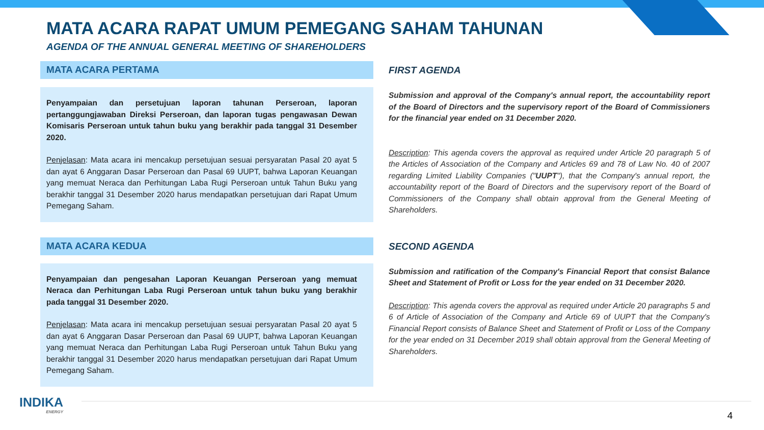MATA ACARA RAPAT UMUM PEMEGANG SAHAM TAHUNAN
AGENDA OF THE ANNUAL GENERAL MEETING OF SHAREHOLDERS
MATA ACARA PERTAMA
Penyampaian dan persetujuan laporan tahunan Perseroan, laporan pertanggungjawaban Direksi Perseroan, dan laporan tugas pengawasan Dewan Komisaris Perseroan untuk tahun buku yang berakhir pada tanggal 31 Desember 2020.
Penjelasan: Mata acara ini mencakup persetujuan sesuai persyaratan Pasal 20 ayat 5 dan ayat 6 Anggaran Dasar Perseroan dan Pasal 69 UUPT, bahwa Laporan Keuangan yang memuat Neraca dan Perhitungan Laba Rugi Perseroan untuk Tahun Buku yang berakhir tanggal 31 Desember 2020 harus mendapatkan persetujuan dari Rapat Umum Pemegang Saham.
FIRST AGENDA
Submission and approval of the Company's annual report, the accountability report of the Board of Directors and the supervisory report of the Board of Commissioners for the financial year ended on 31 December 2020.
Description: This agenda covers the approval as required under Article 20 paragraph 5 of the Articles of Association of the Company and Articles 69 and 78 of Law No. 40 of 2007 regarding Limited Liability Companies ("UUPT"), that the Company's annual report, the accountability report of the Board of Directors and the supervisory report of the Board of Commissioners of the Company shall obtain approval from the General Meeting of Shareholders.
MATA ACARA KEDUA
Penyampaian dan pengesahan Laporan Keuangan Perseroan yang memuat Neraca dan Perhitungan Laba Rugi Perseroan untuk tahun buku yang berakhir pada tanggal 31 Desember 2020.
Penjelasan: Mata acara ini mencakup persetujuan sesuai persyaratan Pasal 20 ayat 5 dan ayat 6 Anggaran Dasar Perseroan dan Pasal 69 UUPT, bahwa Laporan Keuangan yang memuat Neraca dan Perhitungan Laba Rugi Perseroan untuk Tahun Buku yang berakhir tanggal 31 Desember 2020 harus mendapatkan persetujuan dari Rapat Umum Pemegang Saham.
SECOND AGENDA
Submission and ratification of the Company's Financial Report that consist Balance Sheet and Statement of Profit or Loss for the year ended on 31 December 2020.
Description: This agenda covers the approval as required under Article 20 paragraphs 5 and 6 of Article of Association of the Company and Article 69 of UUPT that the Company's Financial Report consists of Balance Sheet and Statement of Profit or Loss of the Company for the year ended on 31 December 2019 shall obtain approval from the General Meeting of Shareholders.
INDIKA
ENERGY
4